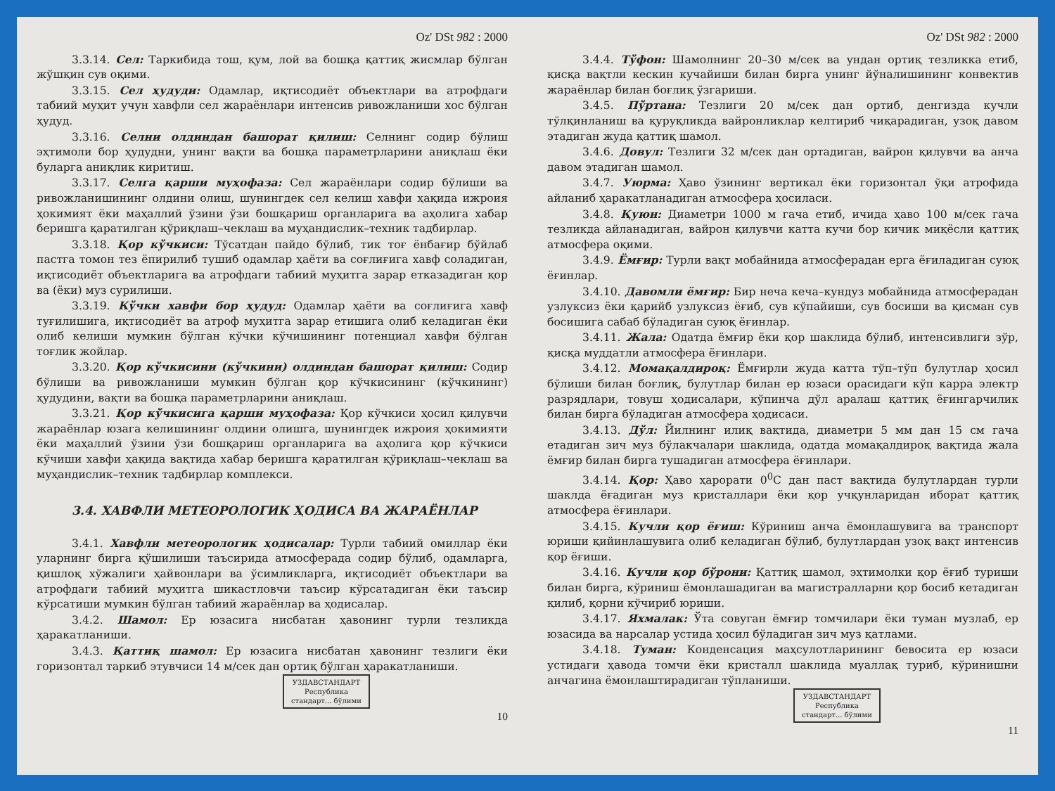Oz' DSt 982 : 2000
3.3.14. Сел: Таркибида тош, қум, лой ва бошқа қаттиқ жисмлар бўлган жўшқин сув оқими.
3.3.15. Сел ҳудуди: Одамлар, иқтисодиёт объектлари ва атрофдаги табиий муҳит учун хавфли сел жараёнлари интенсив ривожланиши хос бўлган ҳудуд.
3.3.16. Селни олдиндан башорат қилиш: Селнинг содир бўлиш эҳтимоли бор ҳудудни, унинг вақти ва бошқа параметрларини аниқлаш ёки буларга аниқлик киритиш.
3.3.17. Селга қарши муҳофаза: Сел жараёнлари содир бўлиши ва ривожланишининг олдини олиш, шунингдек сел келиш хавфи ҳақида ижроия ҳокимият ёки маҳаллий ўзини ўзи бошқариш органларига ва аҳолига хабар беришга қаратилган қўриқлаш–чеклаш ва муҳандислик–техник тадбирлар.
3.3.18. Қор кўчкиси: Тўсатдан пайдо бўлиб, тик тоғ ёнбағир бўйлаб пастга томон тез ёпирилиб тушиб одамлар ҳаёти ва соғлиғига хавф соладиган, иқтисодиёт объектларига ва атрофдаги табиий муҳитга зарар етказадиган қор ва (ёки) муз сурилиши.
3.3.19. Кўчки хавфи бор ҳудуд: Одамлар ҳаёти ва соғлиғига хавф туғилишига, иқтисодиёт ва атроф муҳитга зарар етишига олиб келадиган ёки олиб келиши мумкин бўлган кўчки кўчишининг потенциал хавфи бўлган тоғлик жойлар.
3.3.20. Қор кўчкисини (кўчкини) олдиндан башорат қилиш: Содир бўлиши ва ривожланиши мумкин бўлган қор кўчкисининг (кўчкининг) ҳудудини, вақти ва бошқа параметрларини аниқлаш.
3.3.21. Қор кўчкисига қарши муҳофаза: Қор кўчкиси ҳосил қилувчи жараёнлар юзага келишининг олдини олишга, шунингдек ижроия ҳокимияти ёки маҳаллий ўзини ўзи бошқариш органларига ва аҳолига қор кўчкиси кўчиши хавфи ҳақида вақтида хабар беришга қаратилган қўриқлаш–чеклаш ва муҳандислик–техник тадбирлар комплекси.
3.4. ХАВФЛИ МЕТЕОРОЛОГИК ҲОДИСА ВА ЖАРАЁНЛАР
3.4.1. Хавфли метеорологик ҳодисалар: Турли табиий омиллар ёки уларнинг бирга қўшилиши таъсирида атмосферада содир бўлиб, одамларга, қишлоқ хўжалиги ҳайвонлари ва ўсимликларга, иқтисодиёт объектлари ва атрофдаги табиий муҳитга шикастловчи таъсир кўрсатадиган ёки таъсир кўрсатиши мумкин бўлган табиий жараёнлар ва ҳодисалар.
3.4.2. Шамол: Ер юзасига нисбатан ҳавонинг турли тезликда ҳаракатланиши.
3.4.3. Қаттиқ шамол: Ер юзасига нисбатан ҳавонинг тезлиги ёки горизонтал таркиб этувчиси 14 м/сек дан ортиқ бўлган ҳаракатланиши.
УЗДАВСТАНДАРТ
Республика
стандарт... бўлими
10
Oz' DSt 982 : 2000
3.4.4. Тўфон: Шамолнинг 20–30 м/сек ва ундан ортиқ тезликка етиб, қисқа вақтли кескин кучайиши билан бирга унинг йўналишининг конвектив жараёнлар билан боғлиқ ўзгариши.
3.4.5. Пўртана: Тезлиги 20 м/сек дан ортиб, денгизда кучли тўлқинланиш ва қуруқликда вайронликлар келтириб чиқарадиган, узоқ давом этадиган жуда қаттиқ шамол.
3.4.6. Довул: Тезлиги 32 м/сек дан ортадиган, вайрон қилувчи ва анча давом этадиган шамол.
3.4.7. Уюрма: Ҳаво ўзининг вертикал ёки горизонтал ўқи атрофида айланиб ҳаракатланадиган атмосфера ҳосиласи.
3.4.8. Қуюн: Диаметри 1000 м гача етиб, ичида ҳаво 100 м/сек гача тезликда айланадиган, вайрон қилувчи катта кучи бор кичик миқёсли қаттиқ атмосфера оқими.
3.4.9. Ёмғир: Турли вақт мобайнида атмосферадан ерга ёғиладиган суюқ ёғинлар.
3.4.10. Давомли ёмғир: Бир неча кеча–кундуз мобайнида атмосферадан узлуксиз ёки қарийб узлуксиз ёғиб, сув кўпайиши, сув босиши ва қисман сув босишига сабаб бўладиган суюқ ёғинлар.
3.4.11. Жала: Одатда ёмғир ёки қор шаклида бўлиб, интенсивлиги зўр, қисқа муддатли атмосфера ёғинлари.
3.4.12. Момақалдироқ: Ёмғирли жуда катта тўп–тўп булутлар ҳосил бўлиши билан боғлиқ, булутлар билан ер юзаси орасидаги кўп карра электр разрядлари, товуш ҳодисалари, кўпинча дўл аралаш қаттиқ ёғингарчилик билан бирга бўладиган атмосфера ҳодисаси.
3.4.13. Дўл: Йилнинг илиқ вақтида, диаметри 5 мм дан 15 см гача етадиган зич муз бўлакчалари шаклида, одатда момақалдироқ вақтида жала ёмғир билан бирга тушадиган атмосфера ёғинлари.
3.4.14. Қор: Ҳаво ҳарорати 0<sup>0</sup>С дан паст вақтида булутлардан турли шаклда ёғадиган муз кристаллари ёки қор учқунларидан иборат қаттиқ атмосфера ёғинлари.
3.4.15. Кучли қор ёғиш: Кўриниш анча ёмонлашувига ва транспорт юриши қийинлашувига олиб келадиган бўлиб, булутлардан узоқ вақт интенсив қор ёғиши.
3.4.16. Кучли қор бўрони: Қаттиқ шамол, эҳтимолки қор ёғиб туриши билан бирга, кўриниш ёмонлашадиган ва магистралларни қор босиб кетадиган қилиб, қорни кўчириб юриши.
3.4.17. Яхмалак: Ўта совуган ёмғир томчилари ёки туман музлаб, ер юзасида ва нарсалар устида ҳосил бўладиган зич муз қатлами.
3.4.18. Туман: Конденсация маҳсулотларининг бевосита ер юзаси устидаги ҳавода томчи ёки кристалл шаклида муаллақ туриб, кўринишни анчагина ёмонлаштирадиган тўпланиши.
УЗДАВСТАНДАРТ
Республика
стандарт... бўлими
11